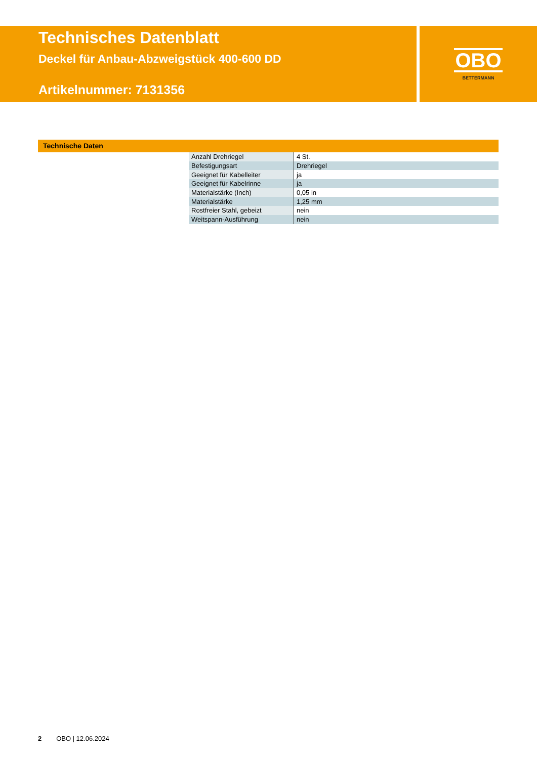Technisches Datenblatt
Deckel für Anbau-Abzweigstück 400-600 DD
Artikelnummer: 7131356
OBO
BETTERMANN
Technische Daten
| Anzahl Drehriegel | 4 St. |
| Befestigungsart | Drehriegel |
| Geeignet für Kabelleiter | ja |
| Geeignet für Kabelrinne | ja |
| Materialstärke (Inch) | 0,05 in |
| Materialstärke | 1,25 mm |
| Rostfreier Stahl, gebeizt | nein |
| Weitspann-Ausführung | nein |
2 OBO | 12.06.2024